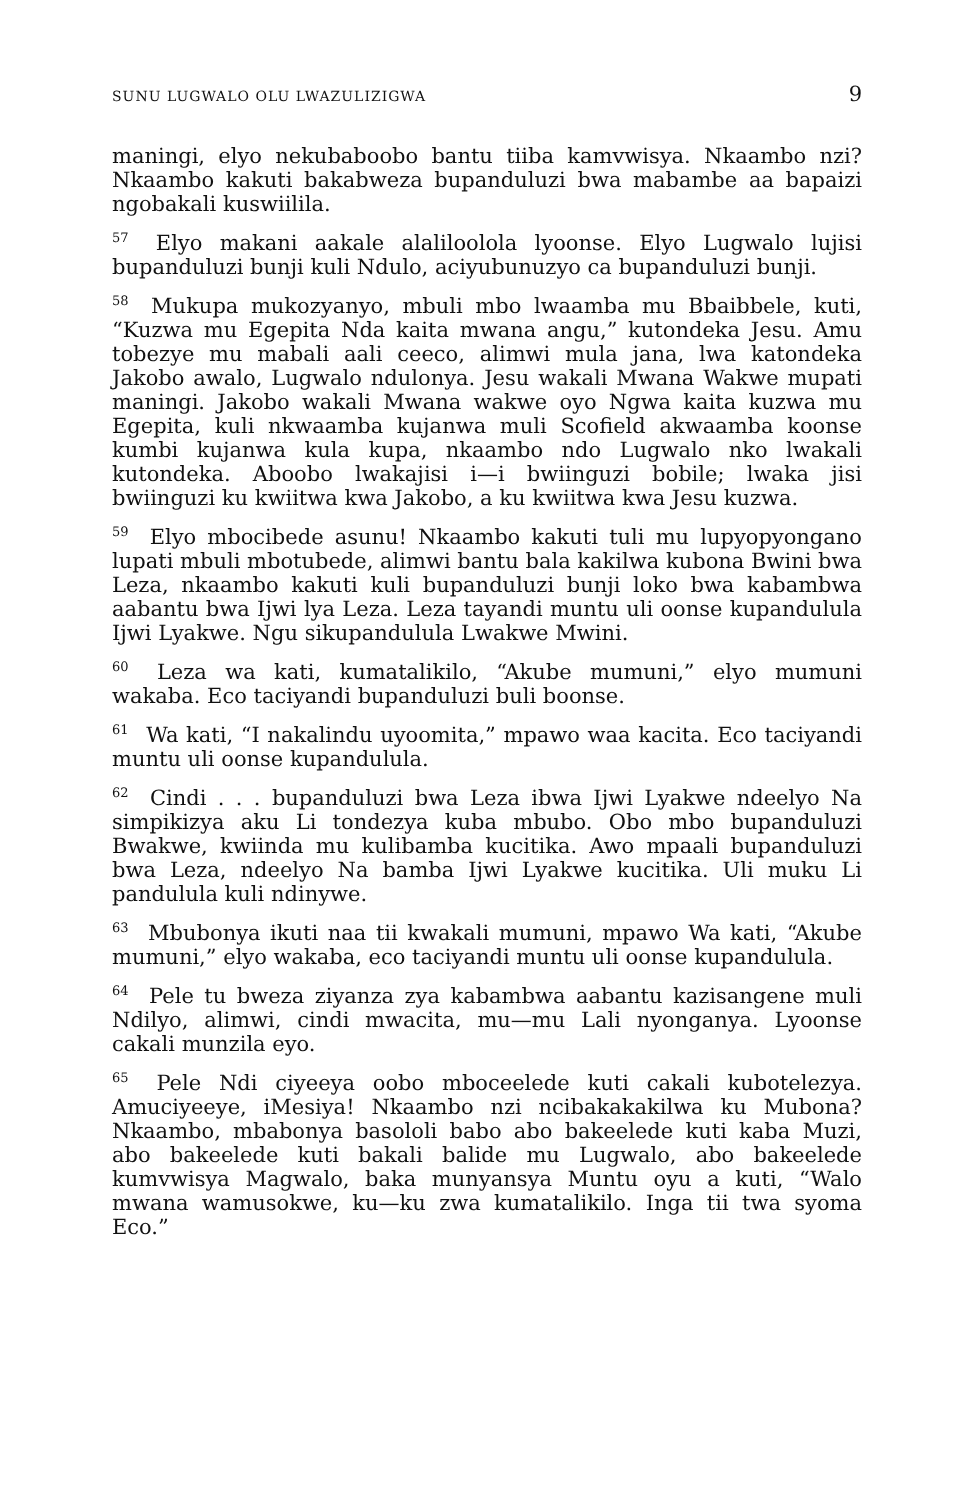SUNU LUGWALO OLU LWAZULIZIGWA 9
maningi, elyo nekubaboobo bantu tiiba kamvwisya. Nkaambo nzi? Nkaambo kakuti bakabweza bupanduluzi bwa mabambe aa bapaizi ngobakali kuswiilila.
<sup>57</sup> Elyo makani aakale alaliloolola lyoonse. Elyo Lugwalo lujisi bupanduluzi bunji kuli Ndulo, aciyubunuzyo ca bupanduluzi bunji.
<sup>58</sup> Mukupa mukozyanyo, mbuli mbo lwaamba mu Bbaibbele, kuti, “Kuzwa mu Egepita Nda kaita mwana angu,” kutondeka Jesu. Amu tobezye mu mabali aali ceeco, alimwi mula jana, lwa katondeka Jakobo awalo, Lugwalo ndulonya. Jesu wakali Mwana Wakwe mupati maningi. Jakobo wakali Mwana wakwe oyo Ngwa kaita kuzwa mu Egepita, kuli nkwaamba kujanwa muli Scofield akwaamba koonse kumbi kujanwa kula kupa, nkaambo ndo Lugwalo nko lwakali kutondeka. Aboobo lwakajisi i—i bwiinguzi bobile; lwaka jisi bwiinguzi ku kwiitwa kwa Jakobo, a ku kwiitwa kwa Jesu kuzwa.
<sup>59</sup> Elyo mbocibede asunu! Nkaambo kakuti tuli mu lupyopyongano lupati mbuli mbotubede, alimwi bantu bala kakilwa kubona Bwini bwa Leza, nkaambo kakuti kuli bupanduluzi bunji loko bwa kabambwa aabantu bwa Ijwi lya Leza. Leza tayandi muntu uli oonse kupandulula Ijwi Lyakwe. Ngu sikupandulula Lwakwe Mwini.
<sup>60</sup> Leza wa kati, kumatalikilo, “Akube mumuni,” elyo mumuni wakaba. Eco taciyandi bupanduluzi buli boonse.
<sup>61</sup> Wa kati, “I nakalindu uyoomita,” mpawo waa kacita. Eco taciyandi muntu uli oonse kupandulula.
<sup>62</sup> Cindi . . . bupanduluzi bwa Leza ibwa Ijwi Lyakwe ndeelyo Na simpikizya aku Li tondezya kuba mbubo. Obo mbo bupanduluzi Bwakwe, kwiinda mu kulibamba kucitika. Awo mpaali bupanduluzi bwa Leza, ndeelyo Na bamba Ijwi Lyakwe kucitika. Uli muku Li pandulula kuli ndinywe.
<sup>63</sup> Mbubonya ikuti naa tii kwakali mumuni, mpawo Wa kati, “Akube mumuni,” elyo wakaba, eco taciyandi muntu uli oonse kupandulula.
<sup>64</sup> Pele tu bweza ziyanza zya kabambwa aabantu kazisangene muli Ndilyo, alimwi, cindi mwacita, mu—mu Lali nyonganya. Lyoonse cakali munzila eyo.
<sup>65</sup> Pele Ndi ciyeeya oobo mboceelede kuti cakali kubotelezya. Amuciyeeye, iMesiya! Nkaambo nzi ncibakakakilwa ku Mubona? Nkaambo, mbabonya basololi babo abo bakeelede kuti kaba Muzi, abo bakeelede kuti bakali balide mu Lugwalo, abo bakeelede kumvwisya Magwalo, baka munyansya Muntu oyu a kuti, “Walo mwana wamusokwe, ku—ku zwa kumatalikilo. Inga tii twa syoma Eco.”